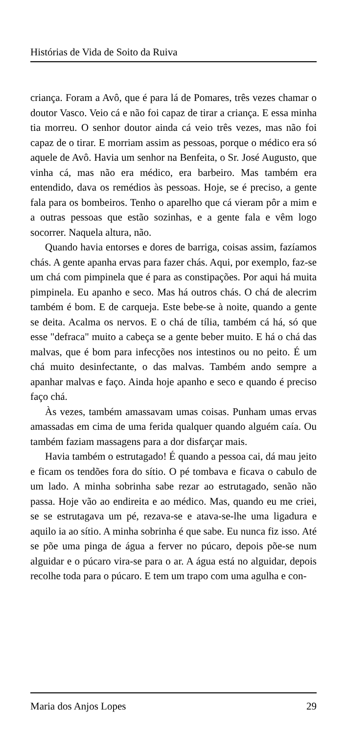Histórias de Vida de Soito da Ruiva
criança. Foram a Avô, que é para lá de Pomares, três vezes chamar o doutor Vasco. Veio cá e não foi capaz de tirar a criança. E essa minha tia morreu. O senhor doutor ainda cá veio três vezes, mas não foi capaz de o tirar. E morriam assim as pessoas, porque o médico era só aquele de Avô. Havia um senhor na Benfeita, o Sr. José Augusto, que vinha cá, mas não era médico, era barbeiro. Mas também era entendido, dava os remédios às pessoas. Hoje, se é preciso, a gente fala para os bombeiros. Tenho o aparelho que cá vieram pôr a mim e a outras pessoas que estão sozinhas, e a gente fala e vêm logo socorrer. Naquela altura, não.
Quando havia entorses e dores de barriga, coisas assim, fazíamos chás. A gente apanha ervas para fazer chás. Aqui, por exemplo, faz-se um chá com pimpinela que é para as constipações. Por aqui há muita pimpinela. Eu apanho e seco. Mas há outros chás. O chá de alecrim também é bom. E de carqueja. Este bebe-se à noite, quando a gente se deita. Acalma os nervos. E o chá de tília, também cá há, só que esse "defraca" muito a cabeça se a gente beber muito. E há o chá das malvas, que é bom para infecções nos intestinos ou no peito. É um chá muito desinfectante, o das malvas. Também ando sempre a apanhar malvas e faço. Ainda hoje apanho e seco e quando é preciso faço chá.
Às vezes, também amassavam umas coisas. Punham umas ervas amassadas em cima de uma ferida qualquer quando alguém caía. Ou também faziam massagens para a dor disfarçar mais.
Havia também o estrutagado! É quando a pessoa cai, dá mau jeito e ficam os tendões fora do sítio. O pé tombava e ficava o cabulo de um lado. A minha sobrinha sabe rezar ao estrutagado, senão não passa. Hoje vão ao endireita e ao médico. Mas, quando eu me criei, se se estrutagava um pé, rezava-se e atava-se-lhe uma ligadura e aquilo ia ao sítio. A minha sobrinha é que sabe. Eu nunca fiz isso. Até se põe uma pinga de água a ferver no púcaro, depois põe-se num alguidar e o púcaro vira-se para o ar. A água está no alguidar, depois recolhe toda para o púcaro. E tem um trapo com uma agulha e con-
Maria dos Anjos Lopes 29